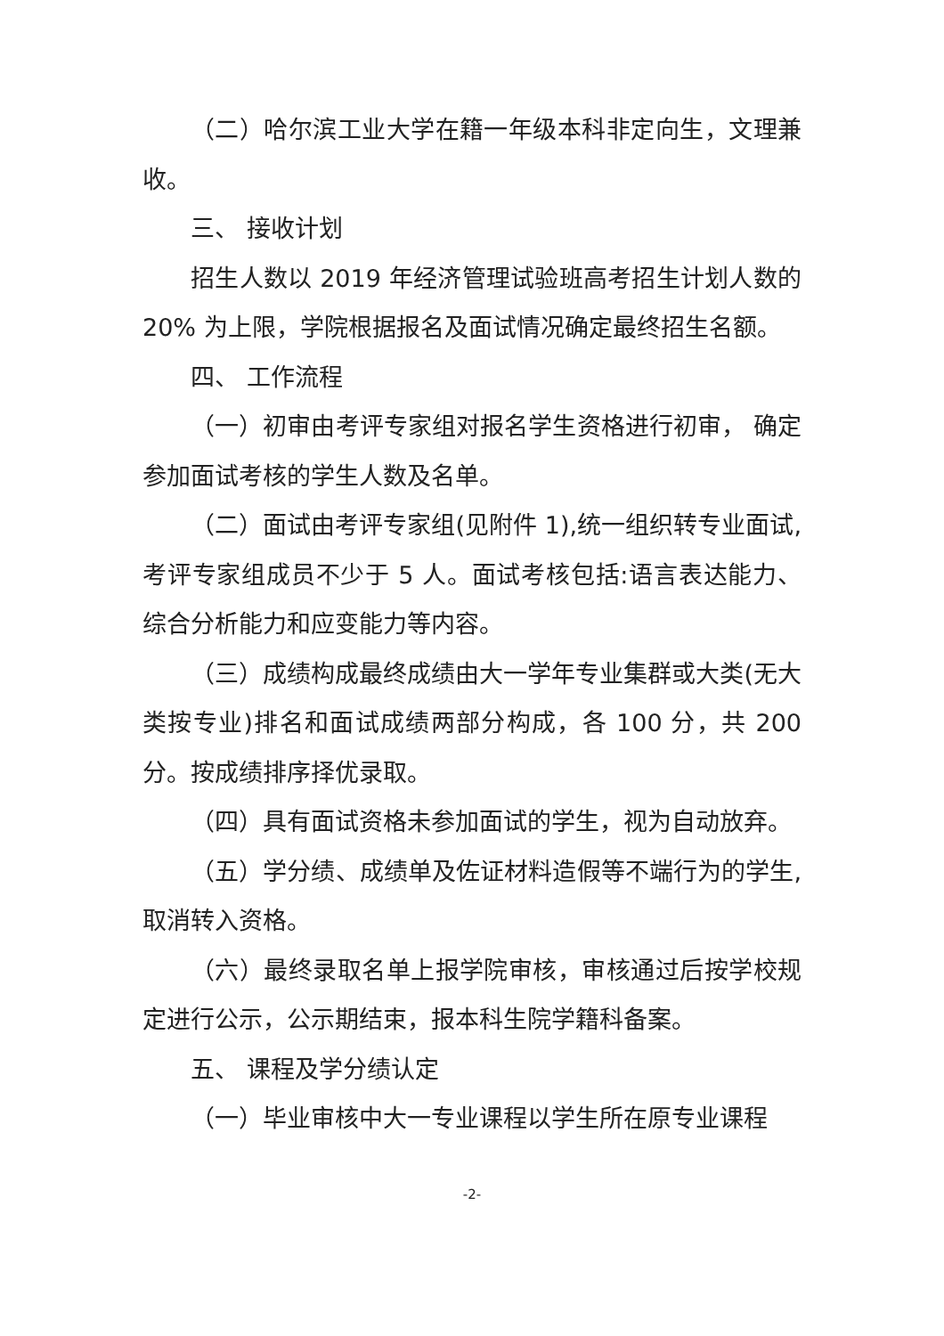（二）哈尔滨工业大学在籍一年级本科非定向生，文理兼收。
三、 接收计划
招生人数以 2019 年经济管理试验班高考招生计划人数的 20% 为上限，学院根据报名及面试情况确定最终招生名额。
四、 工作流程
（一）初审由考评专家组对报名学生资格进行初审， 确定参加面试考核的学生人数及名单。
（二）面试由考评专家组(见附件 1),统一组织转专业面试,考评专家组成员不少于 5 人。面试考核包括:语言表达能力、综合分析能力和应变能力等内容。
（三）成绩构成最终成绩由大一学年专业集群或大类(无大类按专业)排名和面试成绩两部分构成，各 100 分，共 200 分。按成绩排序择优录取。
（四）具有面试资格未参加面试的学生，视为自动放弃。
（五）学分绩、成绩单及佐证材料造假等不端行为的学生,取消转入资格。
（六）最终录取名单上报学院审核，审核通过后按学校规定进行公示，公示期结束，报本科生院学籍科备案。
五、 课程及学分绩认定
（一）毕业审核中大一专业课程以学生所在原专业课程
-2-